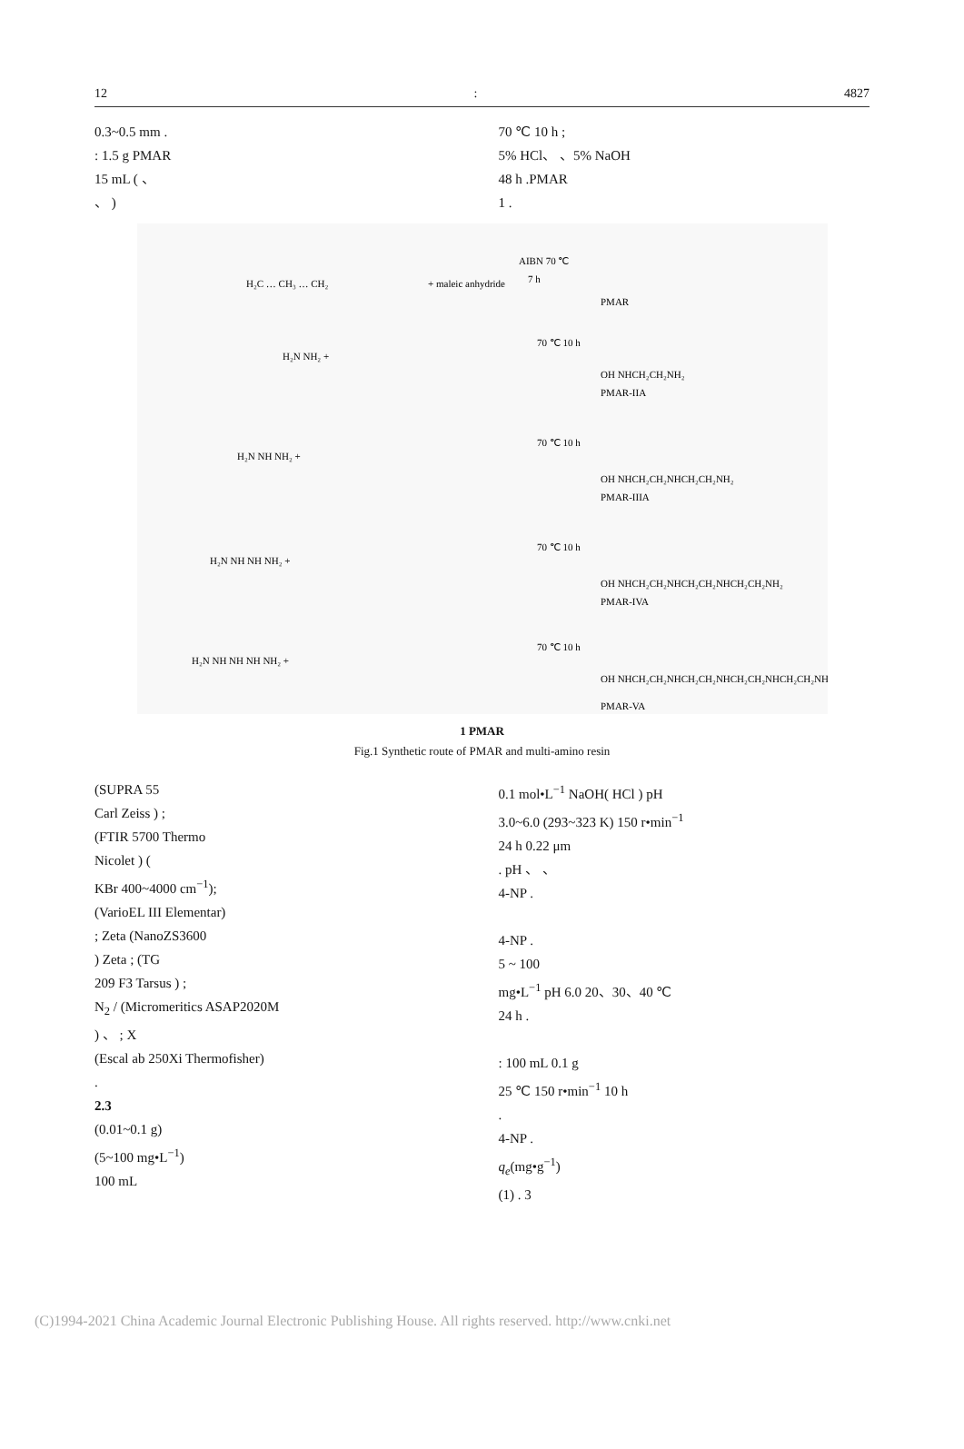12: 4827
0.3~0.5 mm .
: 1.5 g PMAR
15 mL ( 、
、 )
70 ℃ 10 h ;
5% HCl、 、5% NaOH
48 h .PMAR
1 .
H₂C … CH₃ … CH₂
+ maleic anhydride
AIBN 70 ℃
7 h
PMAR
H₂N NH₂ +
70 ℃ 10 h
OH NHCH₂CH₂NH₂
PMAR-IIA
H₂N NH NH₂ +
70 ℃ 10 h
OH NHCH₂CH₂NHCH₂CH₂NH₂
PMAR-IIIA
H₂N NH NH NH₂ +
70 ℃ 10 h
OH NHCH₂CH₂NHCH₂CH₂NHCH₂CH₂NH₂
PMAR-IVA
H₂N NH NH NH NH₂ +
70 ℃ 10 h
OH NHCH₂CH₂NHCH₂CH₂NHCH₂CH₂NHCH₂CH₂NH₂
PMAR-VA
1 PMAR
Fig.1 Synthetic route of PMAR and multi-amino resin
(SUPRA 55
Carl Zeiss ) ;
(FTIR 5700 Thermo
Nicolet ) (
KBr 400~4000 cm<sup>−1</sup>);
(VarioEL III Elementar)
; Zeta (NanoZS3600
) Zeta ; (TG
209 F3 Tarsus ) ;
N<sub>2</sub> / (Micromeritics ASAP2020M
) 、 ; X
(Escal ab 250Xi Thermofisher)
.
2.3
(0.01~0.1 g)
(5~100 mg•L<sup>−1</sup>)
100 mL
0.1 mol•L<sup>−1</sup> NaOH( HCl ) pH
3.0~6.0 (293~323 K) 150 r•min<sup>−1</sup>
24 h 0.22 μm
. pH 、 、
4-NP .
4-NP .
5 ~ 100
mg•L<sup>−1</sup> pH 6.0 20、30、40 ℃
24 h .
: 100 mL 0.1 g
25 ℃ 150 r•min<sup>−1</sup> 10 h
.
4-NP .
q<sub>e</sub>(mg•g<sup>−1</sup>)
(1) . 3
(C)1994-2021 China Academic Journal Electronic Publishing House. All rights reserved. http://www.cnki.net